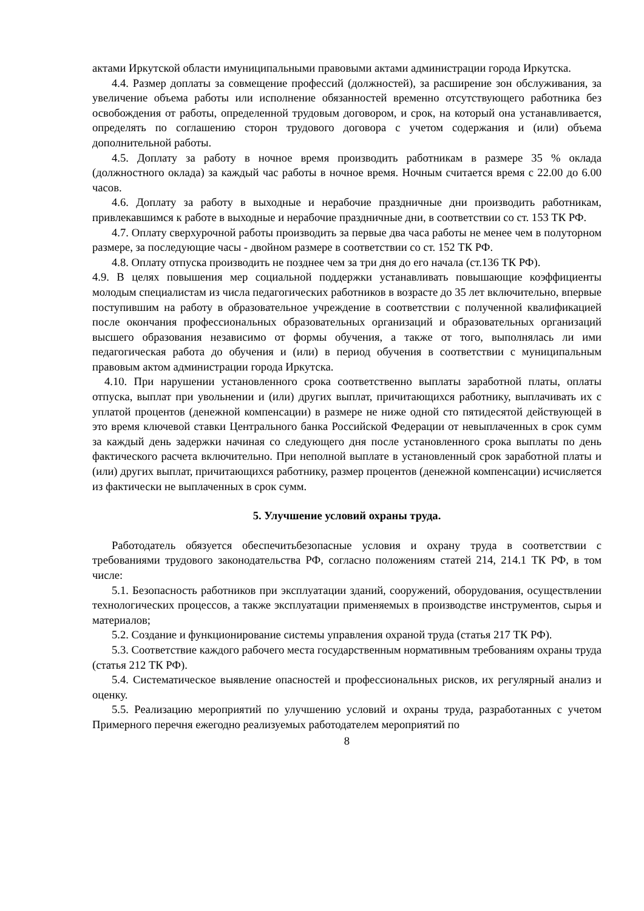актами Иркутской области имуниципальными правовыми актами администрации города Иркутска.
4.4. Размер доплаты за совмещение профессий (должностей), за расширение зон обслуживания, за увеличение объема работы или исполнение обязанностей временно отсутствующего работника без освобождения от работы, определенной трудовым договором, и срок, на который она устанавливается, определять по соглашению сторон трудового договора с учетом содержания и (или) объема дополнительной работы.
4.5. Доплату за работу в ночное время производить работникам в размере 35 % оклада (должностного оклада) за каждый час работы в ночное время. Ночным считается время с 22.00 до 6.00 часов.
4.6. Доплату за работу в выходные и нерабочие праздничные дни производить работникам, привлекавшимся к работе в выходные и нерабочие праздничные дни, в соответствии со ст. 153 ТК РФ.
4.7. Оплату сверхурочной работы производить за первые два часа работы не менее чем в полуторном размере, за последующие часы - двойном размере в соответствии со ст. 152 ТК РФ.
4.8. Оплату отпуска производить не позднее чем за три дня до его начала (ст.136 ТК РФ).
4.9. В целях повышения мер социальной поддержки устанавливать повышающие коэффициенты молодым специалистам из числа педагогических работников в возрасте до 35 лет включительно, впервые поступившим на работу в образовательное учреждение в соответствии с полученной квалификацией после окончания профессиональных образовательных организаций и образовательных организаций высшего образования независимо от формы обучения, а также от того, выполнялась ли ими педагогическая работа до обучения и (или) в период обучения в соответствии с муниципальным правовым актом администрации города Иркутска.
4.10. При нарушении установленного срока соответственно выплаты заработной платы, оплаты отпуска, выплат при увольнении и (или) других выплат, причитающихся работнику, выплачивать их с уплатой процентов (денежной компенсации) в размере не ниже одной сто пятидесятой действующей в это время ключевой ставки Центрального банка Российской Федерации от невыплаченных в срок сумм за каждый день задержки начиная со следующего дня после установленного срока выплаты по день фактического расчета включительно. При неполной выплате в установленный срок заработной платы и (или) других выплат, причитающихся работнику, размер процентов (денежной компенсации) исчисляется из фактически не выплаченных в срок сумм.
5. Улучшение условий охраны труда.
Работодатель обязуется обеспечитьбезопасные условия и охрану труда в соответствии с требованиями трудового законодательства РФ, согласно положениям статей 214, 214.1 ТК РФ, в том числе:
5.1. Безопасность работников при эксплуатации зданий, сооружений, оборудования, осуществлении технологических процессов, а также эксплуатации применяемых в производстве инструментов, сырья и материалов;
5.2. Создание и функционирование системы управления охраной труда (статья 217 ТК РФ).
5.3. Соответствие каждого рабочего места государственным нормативным требованиям охраны труда (статья 212 ТК РФ).
5.4. Систематическое выявление опасностей и профессиональных рисков, их регулярный анализ и оценку.
5.5. Реализацию мероприятий по улучшению условий и охраны труда, разработанных с учетом Примерного перечня ежегодно реализуемых работодателем мероприятий по
8